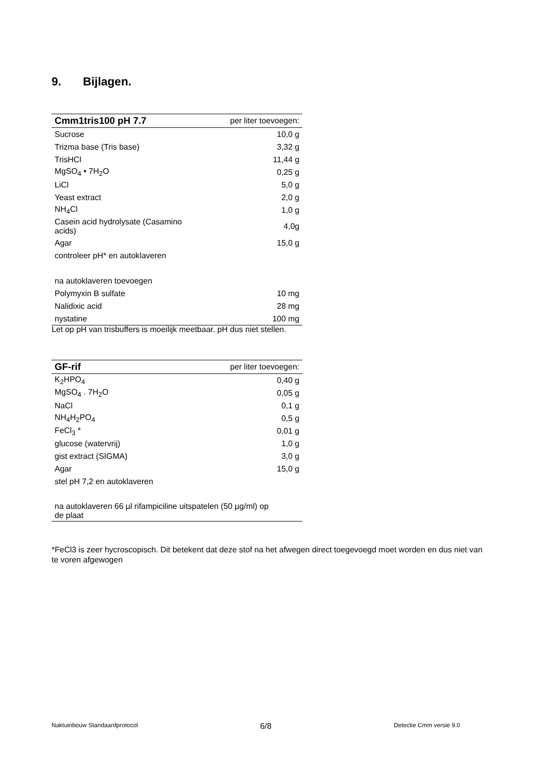9. Bijlagen.
| Cmm1tris100 pH 7.7 | per liter toevoegen: |
| --- | --- |
| Sucrose | 10,0 g |
| Trizma base (Tris base) | 3,32 g |
| TrisHCl | 11,44 g |
| MgSO<sub>4</sub> • 7H<sub>2</sub>O | 0,25 g |
| LiCl | 5,0 g |
| Yeast extract | 2,0 g |
| NH<sub>4</sub>Cl | 1,0 g |
| Casein acid hydrolysate (Casamino acids) | 4,0g |
| Agar | 15,0 g |
| controleer pH* en autoklaveren | |
| na autoklaveren toevoegen | |
| Polymyxin B sulfate | 10 mg |
| Nalidixic acid | 28 mg |
| nystatine | 100 mg |
Let op pH van trisbuffers is moeilijk meetbaar. pH dus niet stellen.
| GF-rif | per liter toevoegen: |
| --- | --- |
| K<sub>2</sub>HPO<sub>4</sub> | 0,40 g |
| MgSO<sub>4</sub> . 7H<sub>2</sub>O | 0,05 g |
| NaCl | 0,1 g |
| NH<sub>4</sub>H<sub>2</sub>PO<sub>4</sub> | 0,5 g |
| FeCl<sub>3</sub> * | 0,01 g |
| glucose (watervrij) | 1,0 g |
| gist extract (SIGMA) | 3,0 g |
| Agar | 15,0 g |
| stel pH 7,2 en autoklaveren | |
| na autoklaveren 66 µl rifampiciline uitspatelen (50 µg/ml) op de plaat | |
*FeCl3 is zeer hycroscopisch. Dit betekent dat deze stof na het afwegen direct toegevoegd moet worden en dus niet van te voren afgewogen
Naktuinbouw Standaardprotocol 6/8 Detectie Cmm versie 9.0